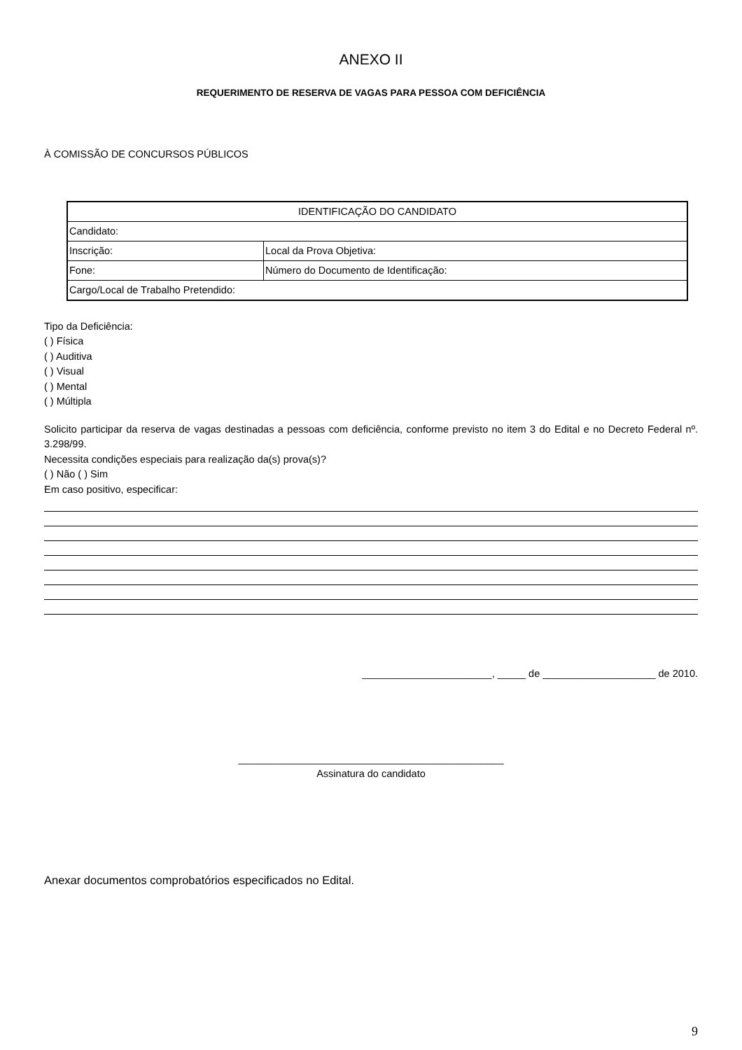ANEXO II
REQUERIMENTO DE RESERVA DE VAGAS PARA PESSOA COM DEFICIÊNCIA
À COMISSÃO DE CONCURSOS PÚBLICOS
| IDENTIFICAÇÃO DO CANDIDATO | |
| Candidato: | |
| Inscrição: | Local da Prova Objetiva: |
| Fone: | Número do Documento de Identificação: |
| Cargo/Local de Trabalho Pretendido: | |
Tipo da Deficiência:
( ) Física
( ) Auditiva
( ) Visual
( ) Mental
( ) Múltipla
Solicito participar da reserva de vagas destinadas a pessoas com deficiência, conforme previsto no item 3 do Edital e no Decreto Federal nº. 3.298/99.
Necessita condições especiais para realização da(s) prova(s)?
( ) Não ( ) Sim
Em caso positivo, especificar:
_______________________, _____ de ____________________ de 2010.
_______________________________________________
Assinatura do candidato
Anexar documentos comprobatórios especificados no Edital.
9